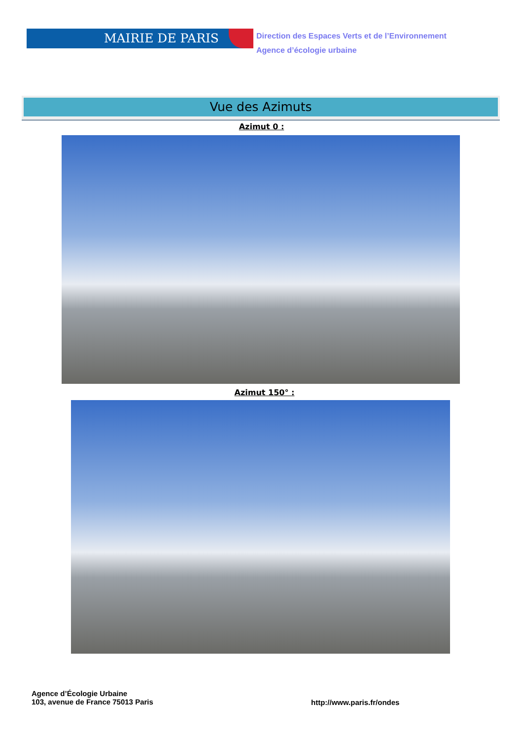MAIRIE DE PARIS
Direction des Espaces Verts et de l’Environnement
Agence d’écologie urbaine
Vue des Azimuts
Azimut 0 :
Azimut 150° :
Agence d’Écologie Urbaine
103, avenue de France 75013 Paris
http://www.paris.fr/ondes